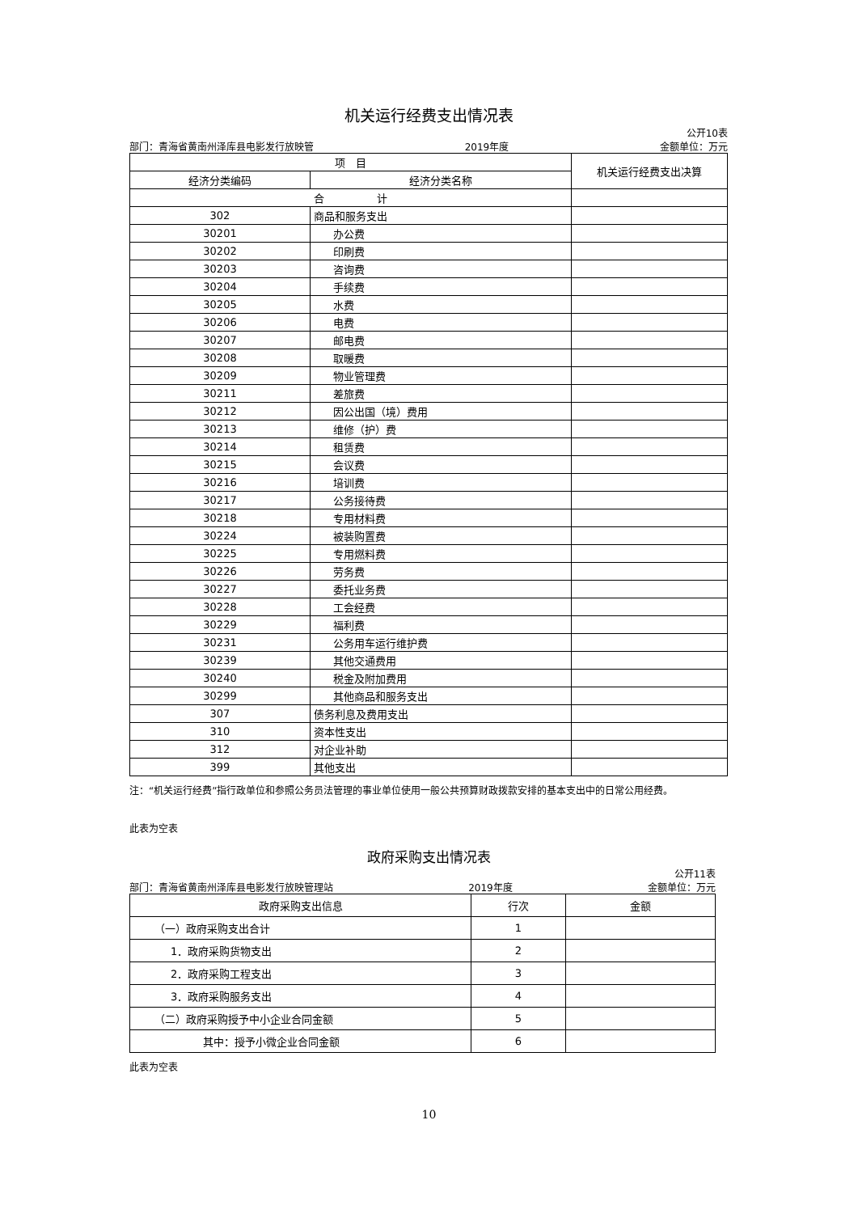机关运行经费支出情况表
公开10表
部门：青海省黄南州泽库县电影发行放映管 2019年度 金额单位：万元
| 项 目 | | 机关运行经费支出决算 |
| --- | --- | --- |
| 经济分类编码 | 经济分类名称 | |
| 合 计 | | |
| 302 | 商品和服务支出 | |
| 30201 | 办公费 | |
| 30202 | 印刷费 | |
| 30203 | 咨询费 | |
| 30204 | 手续费 | |
| 30205 | 水费 | |
| 30206 | 电费 | |
| 30207 | 邮电费 | |
| 30208 | 取暖费 | |
| 30209 | 物业管理费 | |
| 30211 | 差旅费 | |
| 30212 | 因公出国（境）费用 | |
| 30213 | 维修（护）费 | |
| 30214 | 租赁费 | |
| 30215 | 会议费 | |
| 30216 | 培训费 | |
| 30217 | 公务接待费 | |
| 30218 | 专用材料费 | |
| 30224 | 被装购置费 | |
| 30225 | 专用燃料费 | |
| 30226 | 劳务费 | |
| 30227 | 委托业务费 | |
| 30228 | 工会经费 | |
| 30229 | 福利费 | |
| 30231 | 公务用车运行维护费 | |
| 30239 | 其他交通费用 | |
| 30240 | 税金及附加费用 | |
| 30299 | 其他商品和服务支出 | |
| 307 | 债务利息及费用支出 | |
| 310 | 资本性支出 | |
| 312 | 对企业补助 | |
| 399 | 其他支出 | |
注：“机关运行经费”指行政单位和参照公务员法管理的事业单位使用一般公共预算财政拨款安排的基本支出中的日常公用经费。
此表为空表
政府采购支出情况表
公开11表
部门：青海省黄南州泽库县电影发行放映管理站 2019年度 金额单位：万元
| 政府采购支出信息 | 行次 | 金额 |
| --- | --- | --- |
| （一）政府采购支出合计 | 1 | |
| 1．政府采购货物支出 | 2 | |
| 2．政府采购工程支出 | 3 | |
| 3．政府采购服务支出 | 4 | |
| （二）政府采购授予中小企业合同金额 | 5 | |
| 其中：授予小微企业合同金额 | 6 | |
此表为空表
10